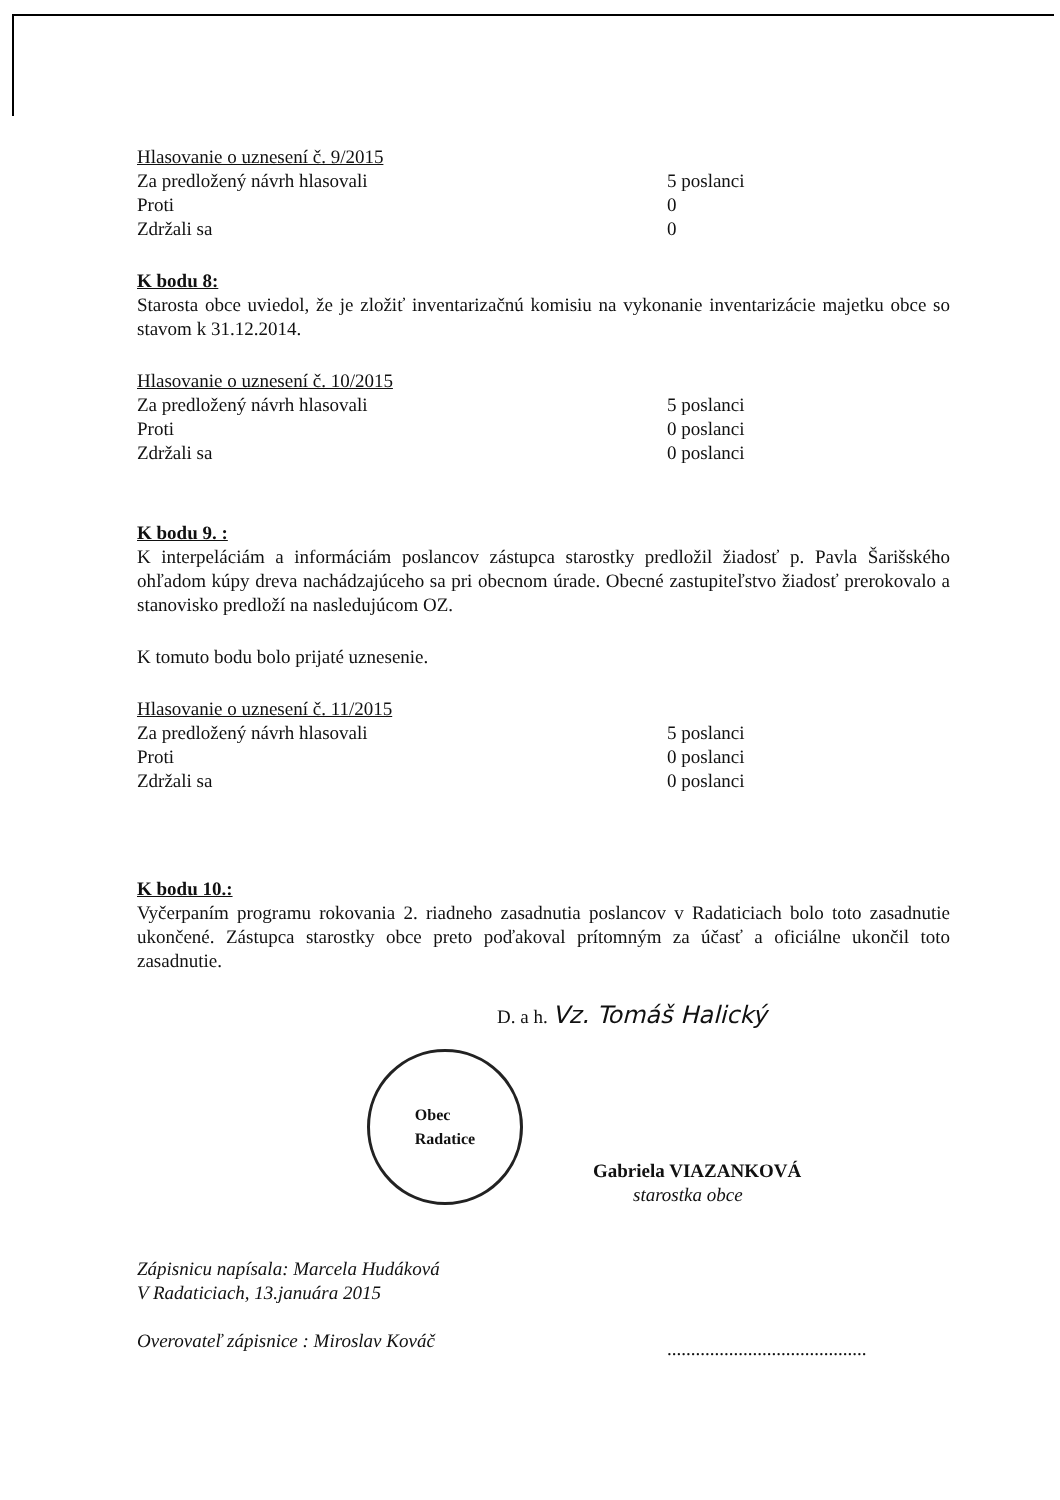Hlasovanie o uznesení č. 9/2015
Za predložený návrh hlasovali 5 poslanci
Proti 0
Zdržali sa 0
K bodu 8:
Starosta obce uviedol, že je zložiť inventarizačnú komisiu na vykonanie inventarizácie majetku obce so stavom k 31.12.2014.
Hlasovanie o uznesení č. 10/2015
Za predložený návrh hlasovali 5 poslanci
Proti 0 poslanci
Zdržali sa 0 poslanci
K bodu 9. :
K interpeláciám a informáciám poslancov zástupca starostky predložil žiadosť p. Pavla Šarišského ohľadom kúpy dreva nachádzajúceho sa pri obecnom úrade. Obecné zastupiteľstvo žiadosť prerokovalo a stanovisko predloží na nasledujúcom OZ.
K tomuto bodu bolo prijaté uznesenie.
Hlasovanie o uznesení č. 11/2015
Za predložený návrh hlasovali 5 poslanci
Proti 0 poslanci
Zdržali sa 0 poslanci
K bodu 10.:
Vyčerpaním programu rokovania 2. riadneho zasadnutia poslancov v Radaticiach bolo toto zasadnutie ukončené. Zástupca starostky obce preto poďakoval prítomným za účasť a oficiálne ukončil toto zasadnutie.
D. a h. Vz. Tomáš Halický
Obec
Radatice
Gabriela VIAZANKOVÁ
starostka obce
Zápisnicu napísala: Marcela Hudáková
V Radaticiach, 13.januára 2015
Overovateľ zápisnice : Miroslav Kováč
..........................................